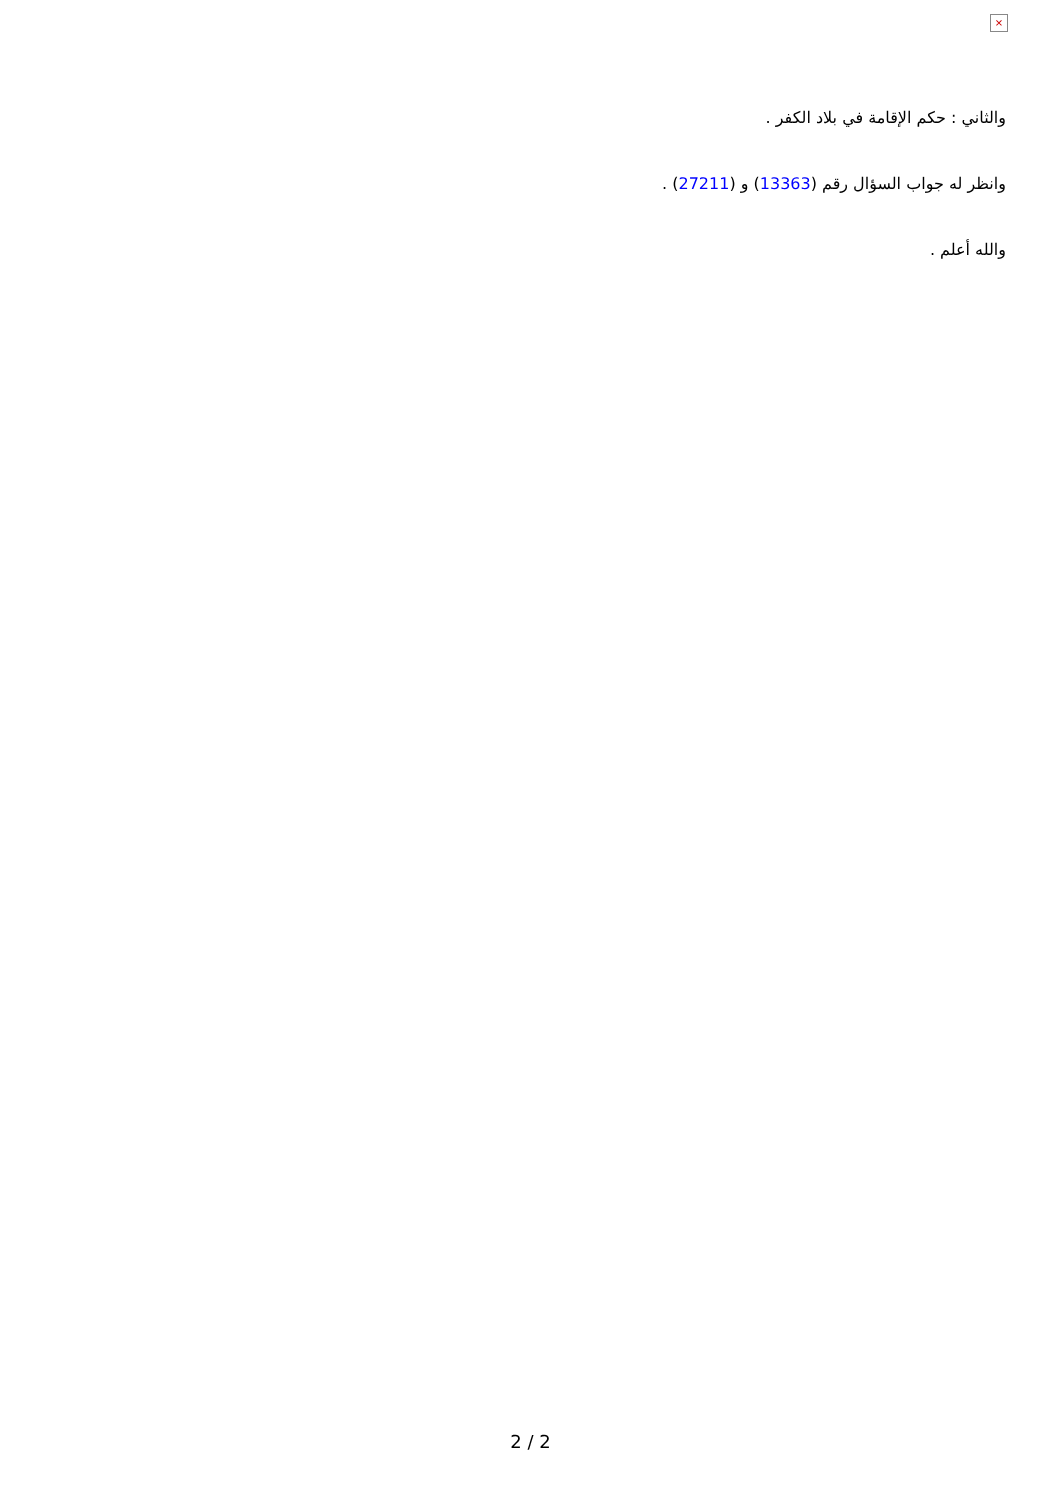×
والثاني : حكم الإقامة في بلاد الكفر .
وانظر له جواب السؤال رقم (13363) و (27211) .
والله أعلم .
2 / 2